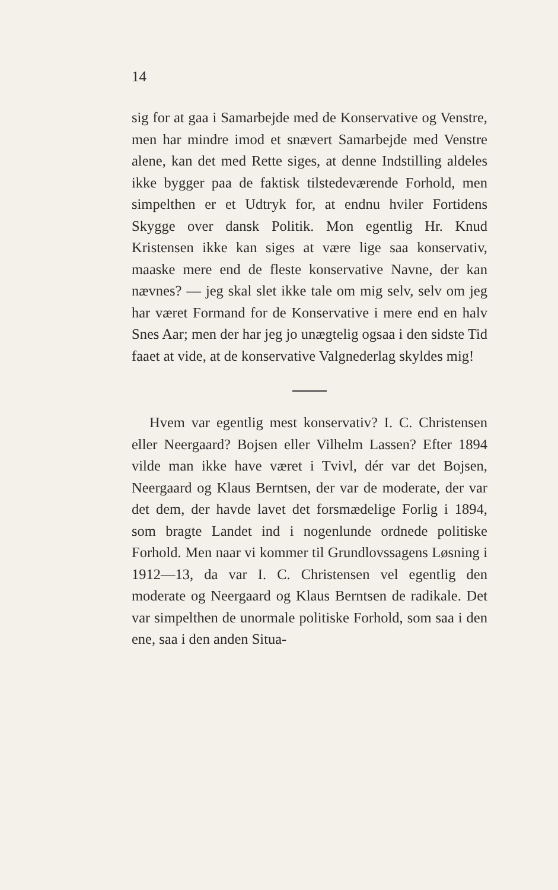14
sig for at gaa i Samarbejde med de Konservative og Venstre, men har mindre imod et snævert Samarbejde med Venstre alene, kan det med Rette siges, at denne Indstilling aldeles ikke bygger paa de faktisk tilstedeværende Forhold, men simpelthen er et Udtryk for, at endnu hviler Fortidens Skygge over dansk Politik. Mon egentlig Hr. Knud Kristensen ikke kan siges at være lige saa konservativ, maaske mere end de fleste konservative Navne, der kan nævnes? — jeg skal slet ikke tale om mig selv, selv om jeg har været Formand for de Konservative i mere end en halv Snes Aar; men der har jeg jo unægtelig ogsaa i den sidste Tid faaet at vide, at de konservative Valgnederlag skyldes mig!
Hvem var egentlig mest konservativ? I. C. Christensen eller Neergaard? Bojsen eller Vilhelm Lassen? Efter 1894 vilde man ikke have været i Tvivl, dér var det Bojsen, Neergaard og Klaus Berntsen, der var de moderate, der var det dem, der havde lavet det forsmædelige Forlig i 1894, som bragte Landet ind i nogenlunde ordnede politiske Forhold. Men naar vi kommer til Grundlovssagens Løsning i 1912—13, da var I. C. Christensen vel egentlig den moderate og Neergaard og Klaus Berntsen de radikale. Det var simpelthen de unormale politiske Forhold, som saa i den ene, saa i den anden Situa-